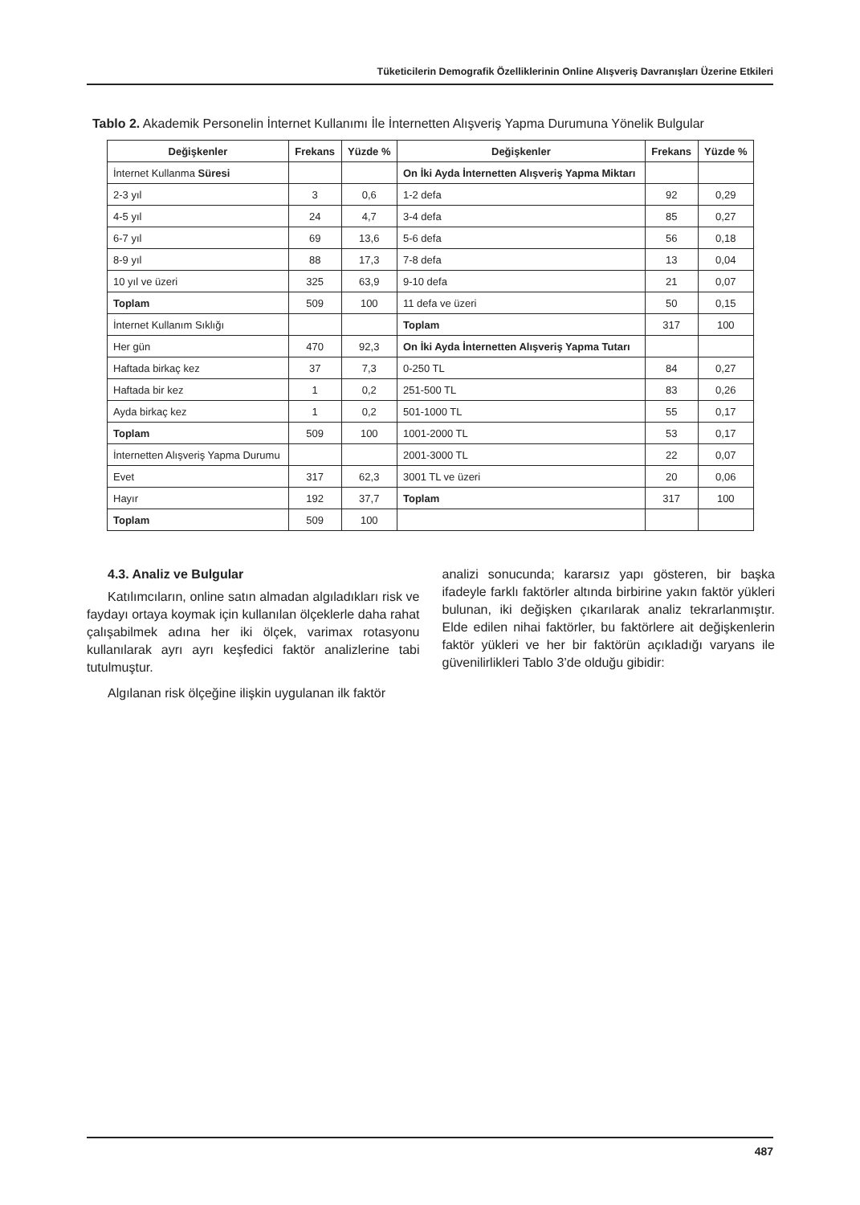Tüketicilerin Demografik Özelliklerinin Online Alışveriş Davranışları Üzerine Etkileri
Tablo 2. Akademik Personelin İnternet Kullanımı İle İnternetten Alışveriş Yapma Durumuna Yönelik Bulgular
| Değişkenler | Frekans | Yüzde % | Değişkenler | Frekans | Yüzde % |
| --- | --- | --- | --- | --- | --- |
| İnternet Kullanma Süresi | | | On İki Ayda İnternetten Alışveriş Yapma Miktarı | | |
| 2-3 yıl | 3 | 0,6 | 1-2 defa | 92 | 0,29 |
| 4-5 yıl | 24 | 4,7 | 3-4 defa | 85 | 0,27 |
| 6-7 yıl | 69 | 13,6 | 5-6 defa | 56 | 0,18 |
| 8-9 yıl | 88 | 17,3 | 7-8 defa | 13 | 0,04 |
| 10 yıl ve üzeri | 325 | 63,9 | 9-10 defa | 21 | 0,07 |
| Toplam | 509 | 100 | 11 defa ve üzeri | 50 | 0,15 |
| İnternet Kullanım Sıklığı | | | Toplam | 317 | 100 |
| Her gün | 470 | 92,3 | On İki Ayda İnternetten Alışveriş Yapma Tutarı | | |
| Haftada birkaç kez | 37 | 7,3 | 0-250 TL | 84 | 0,27 |
| Haftada bir kez | 1 | 0,2 | 251-500 TL | 83 | 0,26 |
| Ayda birkaç kez | 1 | 0,2 | 501-1000 TL | 55 | 0,17 |
| Toplam | 509 | 100 | 1001-2000 TL | 53 | 0,17 |
| İnternetten Alışveriş Yapma Durumu | | | 2001-3000 TL | 22 | 0,07 |
| Evet | 317 | 62,3 | 3001 TL ve üzeri | 20 | 0,06 |
| Hayır | 192 | 37,7 | Toplam | 317 | 100 |
| Toplam | 509 | 100 | | | |
4.3. Analiz ve Bulgular
Katılımcıların, online satın almadan algıladıkları risk ve faydayı ortaya koymak için kullanılan ölçeklerle daha rahat çalışabilmek adına her iki ölçek, varimax rotasyonu kullanılarak ayrı ayrı keşfedici faktör analizlerine tabi tutulmuştur.
Algılanan risk ölçeğine ilişkin uygulanan ilk faktör
analizi sonucunda; kararsız yapı gösteren, bir başka ifadeyle farklı faktörler altında birbirine yakın faktör yükleri bulunan, iki değişken çıkarılarak analiz tekrarlanmıştır. Elde edilen nihai faktörler, bu faktörlere ait değişkenlerin faktör yükleri ve her bir faktörün açıkladığı varyans ile güvenilirlikleri Tablo 3’de olduğu gibidir:
487